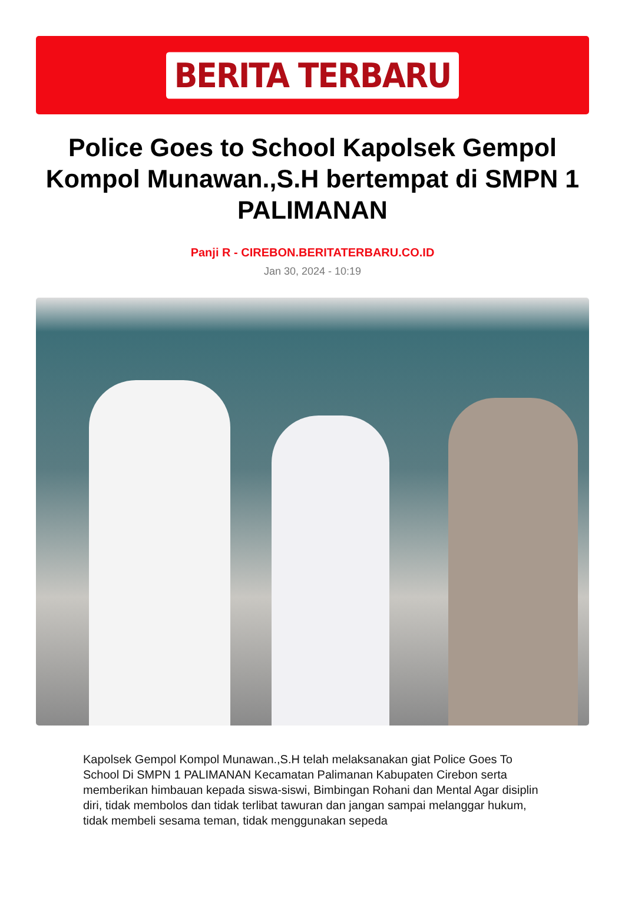BERITA TERBARU
Police Goes to School Kapolsek Gempol Kompol Munawan.,S.H bertempat di SMPN 1 PALIMANAN
Panji R - CIREBON.BERITATERBARU.CO.ID
Jan 30, 2024 - 10:19
Kapolsek Gempol Kompol Munawan.,S.H telah melaksanakan giat Police Goes To School Di SMPN 1 PALIMANAN Kecamatan Palimanan Kabupaten Cirebon serta memberikan himbauan kepada siswa-siswi, Bimbingan Rohani dan Mental Agar disiplin diri, tidak membolos dan tidak terlibat tawuran dan jangan sampai melanggar hukum, tidak membeli sesama teman, tidak menggunakan sepeda